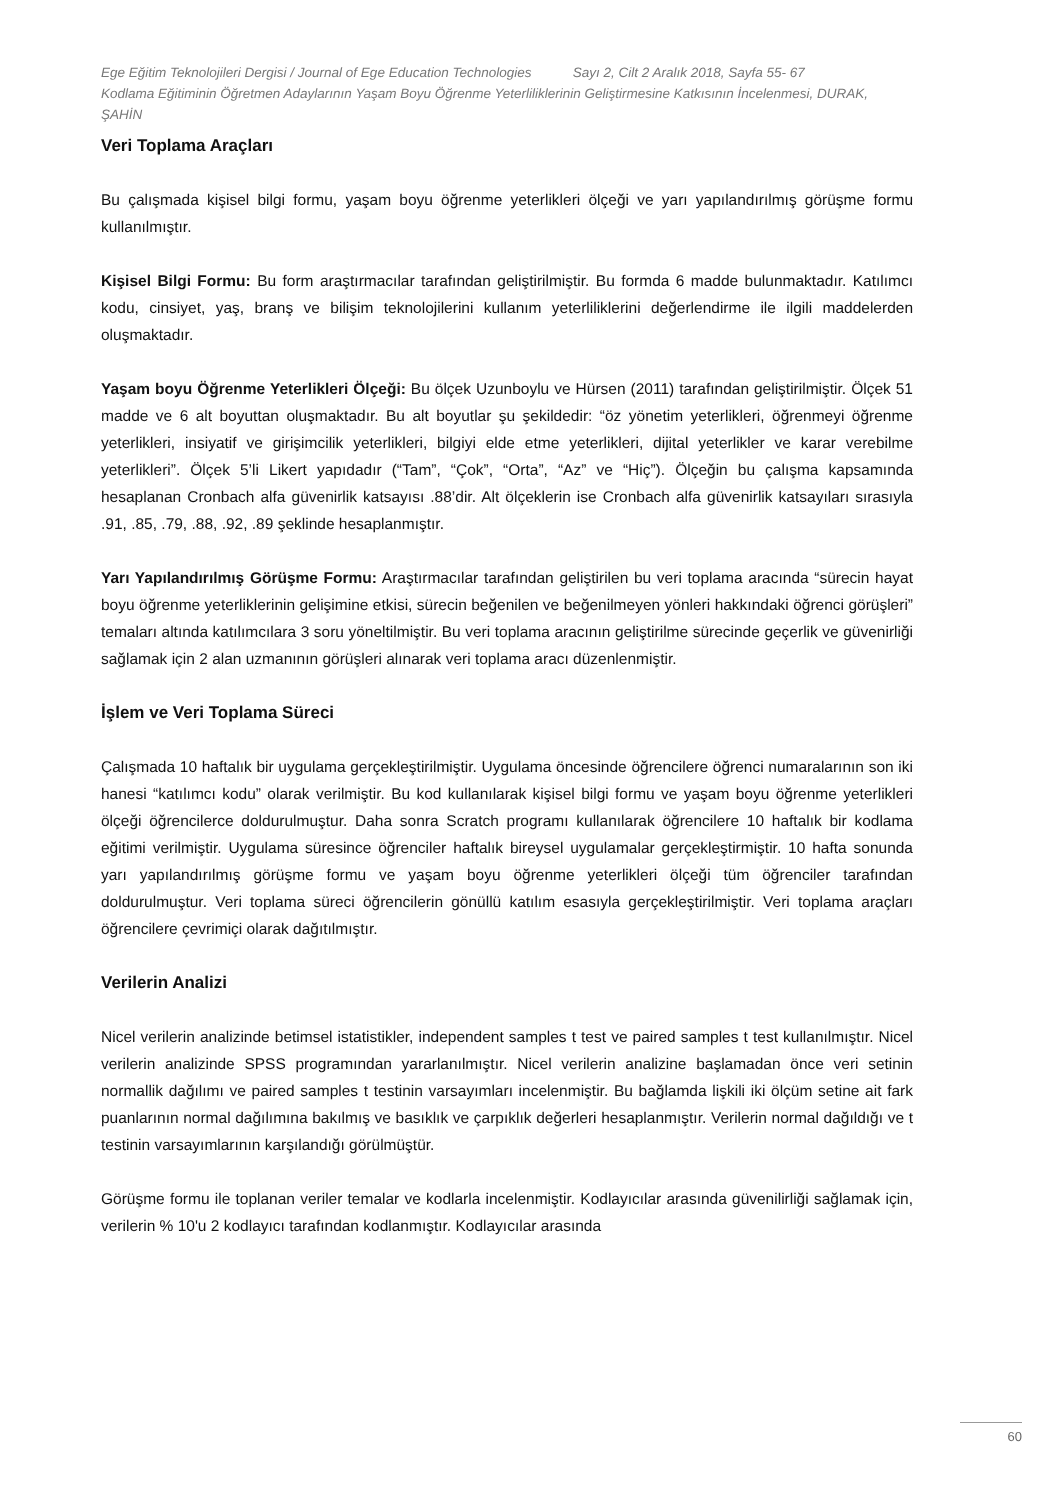Ege Eğitim Teknolojileri Dergisi / Journal of Ege Education Technologies Sayı 2, Cilt 2 Aralık 2018, Sayfa 55- 67
Kodlama Eğitiminin Öğretmen Adaylarının Yaşam Boyu Öğrenme Yeterliliklerinin Geliştirmesine Katkısının İncelenmesi, DURAK, ŞAHİN
Veri Toplama Araçları
Bu çalışmada kişisel bilgi formu, yaşam boyu öğrenme yeterlikleri ölçeği ve yarı yapılandırılmış görüşme formu kullanılmıştır.
Kişisel Bilgi Formu: Bu form araştırmacılar tarafından geliştirilmiştir. Bu formda 6 madde bulunmaktadır. Katılımcı kodu, cinsiyet, yaş, branş ve bilişim teknolojilerini kullanım yeterliliklerini değerlendirme ile ilgili maddelerden oluşmaktadır.
Yaşam boyu Öğrenme Yeterlikleri Ölçeği: Bu ölçek Uzunboylu ve Hürsen (2011) tarafından geliştirilmiştir. Ölçek 51 madde ve 6 alt boyuttan oluşmaktadır. Bu alt boyutlar şu şekildedir: “öz yönetim yeterlikleri, öğrenmeyi öğrenme yeterlikleri, insiyatif ve girişimcilik yeterlikleri, bilgiyi elde etme yeterlikleri, dijital yeterlikler ve karar verebilme yeterlikleri”. Ölçek 5’li Likert yapıdadır (“Tam”, “Çok”, “Orta”, “Az” ve “Hiç”). Ölçeğin bu çalışma kapsamında hesaplanan Cronbach alfa güvenirlik katsayısı .88’dir. Alt ölçeklerin ise Cronbach alfa güvenirlik katsayıları sırasıyla .91, .85, .79, .88, .92, .89 şeklinde hesaplanmıştır.
Yarı Yapılandırılmış Görüşme Formu: Araştırmacılar tarafından geliştirilen bu veri toplama aracında “sürecin hayat boyu öğrenme yeterliklerinin gelişimine etkisi, sürecin beğenilen ve beğenilmeyen yönleri hakkındaki öğrenci görüşleri” temaları altında katılımcılara 3 soru yöneltilmiştir. Bu veri toplama aracının geliştirilme sürecinde geçerlik ve güvenirliği sağlamak için 2 alan uzmanının görüşleri alınarak veri toplama aracı düzenlenmiştir.
İşlem ve Veri Toplama Süreci
Çalışmada 10 haftalık bir uygulama gerçekleştirilmiştir. Uygulama öncesinde öğrencilere öğrenci numaralarının son iki hanesi “katılımcı kodu” olarak verilmiştir. Bu kod kullanılarak kişisel bilgi formu ve yaşam boyu öğrenme yeterlikleri ölçeği öğrencilerce doldurulmuştur. Daha sonra Scratch programı kullanılarak öğrencilere 10 haftalık bir kodlama eğitimi verilmiştir. Uygulama süresince öğrenciler haftalık bireysel uygulamalar gerçekleştirmiştir. 10 hafta sonunda yarı yapılandırılmış görüşme formu ve yaşam boyu öğrenme yeterlikleri ölçeği tüm öğrenciler tarafından doldurulmuştur. Veri toplama süreci öğrencilerin gönüllü katılım esasıyla gerçekleştirilmiştir. Veri toplama araçları öğrencilere çevrimiçi olarak dağıtılmıştır.
Verilerin Analizi
Nicel verilerin analizinde betimsel istatistikler, independent samples t test ve paired samples t test kullanılmıştır. Nicel verilerin analizinde SPSS programından yararlanılmıştır. Nicel verilerin analizine başlamadan önce veri setinin normallik dağılımı ve paired samples t testinin varsayımları incelenmiştir. Bu bağlamda lişkili iki ölçüm setine ait fark puanlarının normal dağılımına bakılmış ve basıklık ve çarpıklık değerleri hesaplanmıştır. Verilerin normal dağıldığı ve t testinin varsayımlarının karşılandığı görülmüştür.
Görüşme formu ile toplanan veriler temalar ve kodlarla incelenmiştir. Kodlayıcılar arasında güvenilirliği sağlamak için, verilerin % 10'u 2 kodlayıcı tarafından kodlanmıştır. Kodlayıcılar arasında
60